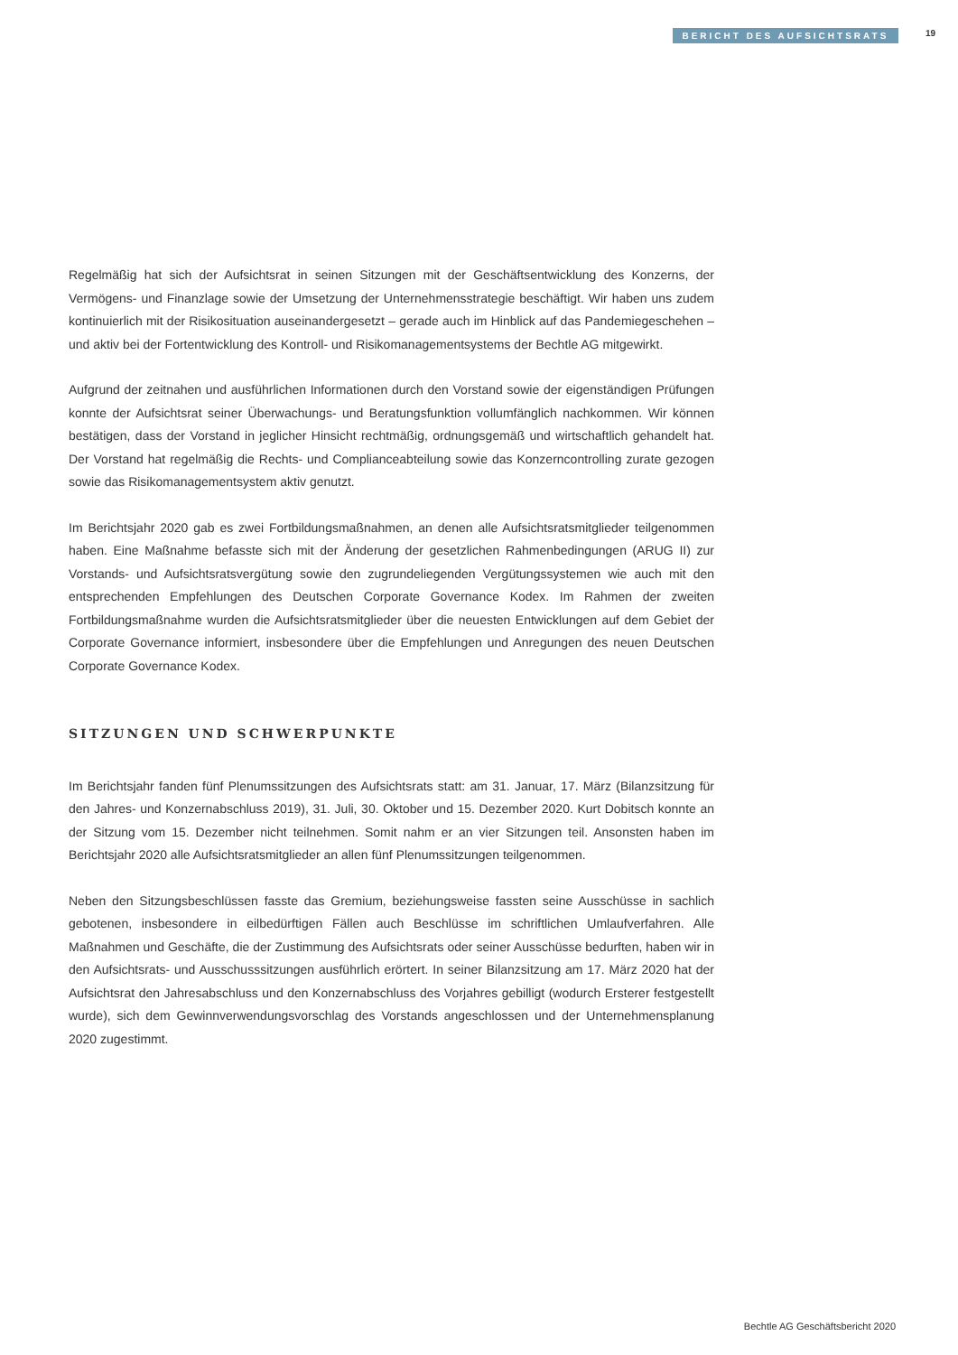BERICHT DES AUFSICHTSRATS
19
Regelmäßig hat sich der Aufsichtsrat in seinen Sitzungen mit der Geschäftsentwicklung des Konzerns, der Vermögens- und Finanzlage sowie der Umsetzung der Unternehmensstrategie beschäftigt. Wir haben uns zudem kontinuierlich mit der Risikosituation auseinandergesetzt – gerade auch im Hinblick auf das Pandemiegeschehen – und aktiv bei der Fortentwicklung des Kontroll- und Risikomanagementsystems der Bechtle AG mitgewirkt.
Aufgrund der zeitnahen und ausführlichen Informationen durch den Vorstand sowie der eigenständigen Prüfungen konnte der Aufsichtsrat seiner Überwachungs- und Beratungsfunktion vollumfänglich nachkommen. Wir können bestätigen, dass der Vorstand in jeglicher Hinsicht rechtmäßig, ordnungsgemäß und wirtschaftlich gehandelt hat. Der Vorstand hat regelmäßig die Rechts- und Compliance­abteilung sowie das Konzerncontrolling zurate gezogen sowie das Risikomanagementsystem aktiv genutzt.
Im Berichtsjahr 2020 gab es zwei Fortbildungsmaßnahmen, an denen alle Aufsichtsratsmitglieder teilgenommen haben. Eine Maßnahme befasste sich mit der Änderung der gesetzlichen Rahmenbedingungen (ARUG II) zur Vorstands- und Aufsichtsratsvergütung sowie den zugrundeliegenden Vergütungssystemen wie auch mit den entsprechenden Empfehlungen des Deutschen Corporate Governance Kodex. Im Rahmen der zweiten Fortbildungsmaßnahme wurden die Aufsichtsratsmitglieder über die neuesten Entwicklungen auf dem Gebiet der Corporate Governance informiert, insbesondere über die Empfehlungen und Anregungen des neuen Deutschen Corporate Governance Kodex.
SITZUNGEN UND SCHWERPUNKTE
Im Berichtsjahr fanden fünf Plenumssitzungen des Aufsichtsrats statt: am 31. Januar, 17. März (Bilanzsitzung für den Jahres- und Konzernabschluss 2019), 31. Juli, 30. Oktober und 15. Dezember 2020. Kurt Dobitsch konnte an der Sitzung vom 15. Dezember nicht teilnehmen. Somit nahm er an vier Sitzungen teil. Ansonsten haben im Berichtsjahr 2020 alle Aufsichtsratsmitglieder an allen fünf Plenumssitzungen teilgenommen.
Neben den Sitzungsbeschlüssen fasste das Gremium, beziehungsweise fassten seine Ausschüsse in sachlich gebotenen, insbesondere in eilbedürftigen Fällen auch Beschlüsse im schriftlichen Umlaufverfahren. Alle Maßnahmen und Geschäfte, die der Zustimmung des Aufsichtsrats oder seiner Ausschüsse bedurften, haben wir in den Aufsichtsrats- und Ausschusssitzungen ausführlich erörtert. In seiner Bilanzsitzung am 17. März 2020 hat der Aufsichtsrat den Jahresabschluss und den Konzernabschluss des Vorjahres gebilligt (wodurch Ersterer festgestellt wurde), sich dem Gewinnverwendungsvorschlag des Vorstands angeschlossen und der Unternehmensplanung 2020 zugestimmt.
Bechtle AG Geschäftsbericht 2020